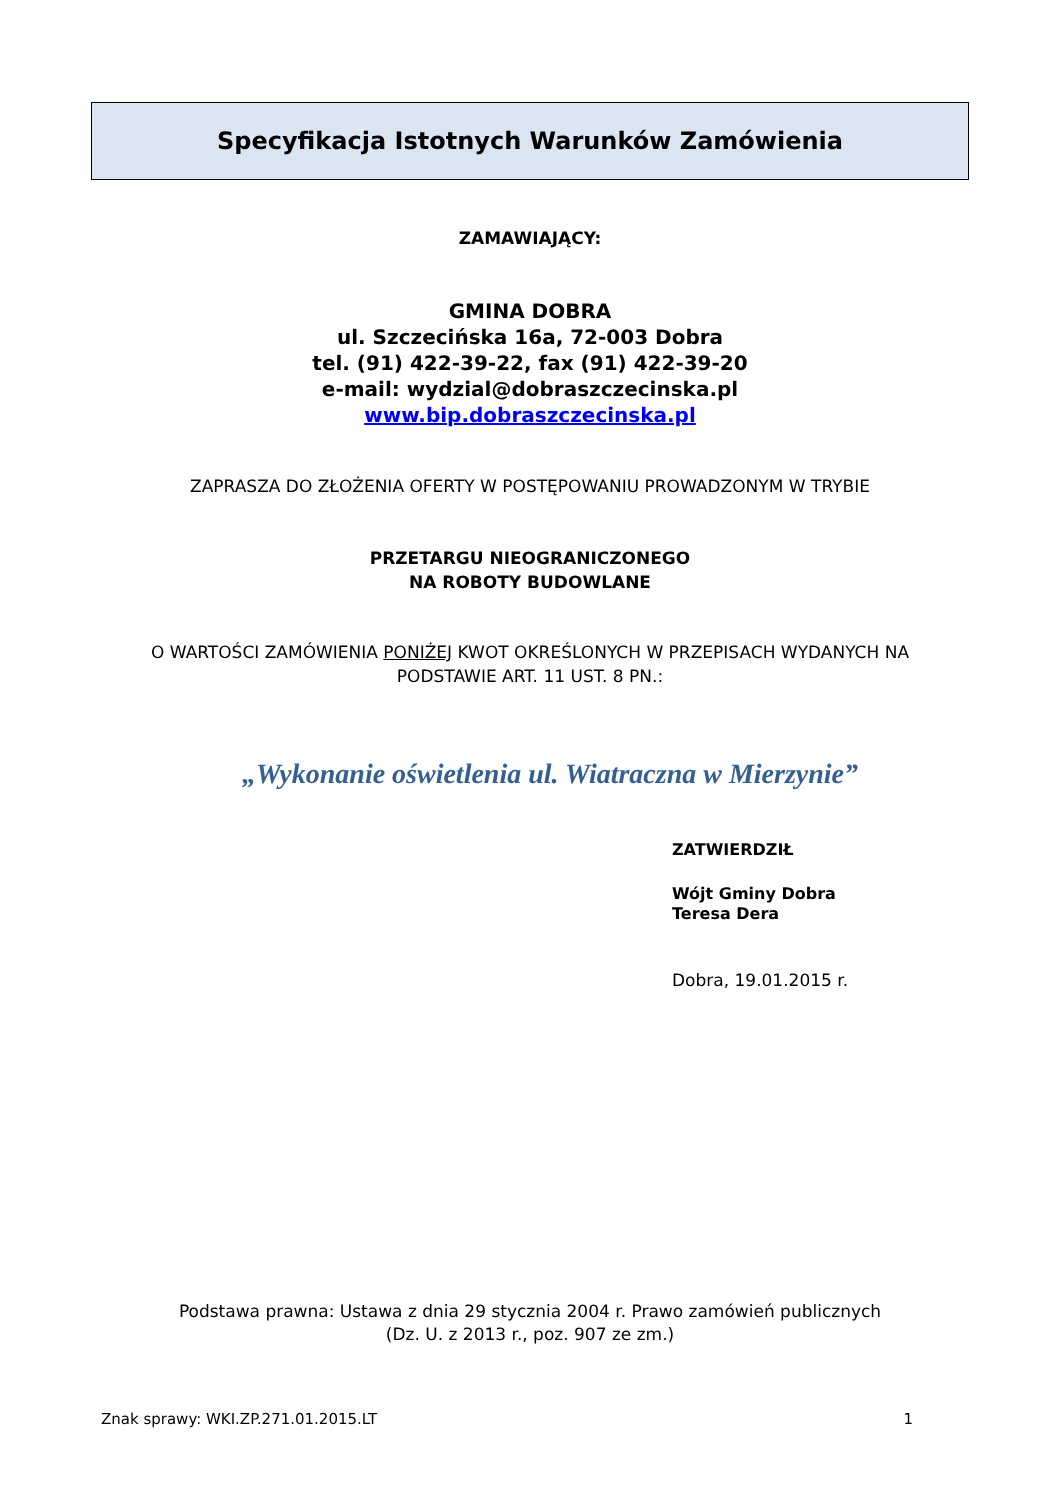Specyfikacja Istotnych Warunków Zamówienia
ZAMAWIAJĄCY:
GMINA DOBRA
ul. Szczecińska 16a, 72-003 Dobra
tel. (91) 422-39-22, fax (91) 422-39-20
e-mail: wydzial@dobraszczecinska.pl
www.bip.dobraszczecinska.pl
ZAPRASZA DO ZŁOŻENIA OFERTY W POSTĘPOWANIU PROWADZONYM W TRYBIE
PRZETARGU NIEOGRANICZONEGO
NA ROBOTY BUDOWLANE
O WARTOŚCI ZAMÓWIENIA PONIŻEJ KWOT OKREŚLONYCH W PRZEPISACH WYDANYCH NA
PODSTAWIE ART. 11 UST. 8 PN.:
„Wykonanie oświetlenia ul. Wiatraczna w Mierzynie”
ZATWIERDZIŁ
Wójt Gminy Dobra
Teresa Dera
Dobra, 19.01.2015 r.
Podstawa prawna: Ustawa z dnia 29 stycznia 2004 r. Prawo zamówień publicznych
(Dz. U. z 2013 r., poz. 907 ze zm.)
Znak sprawy: WKI.ZP.271.01.2015.LT 1